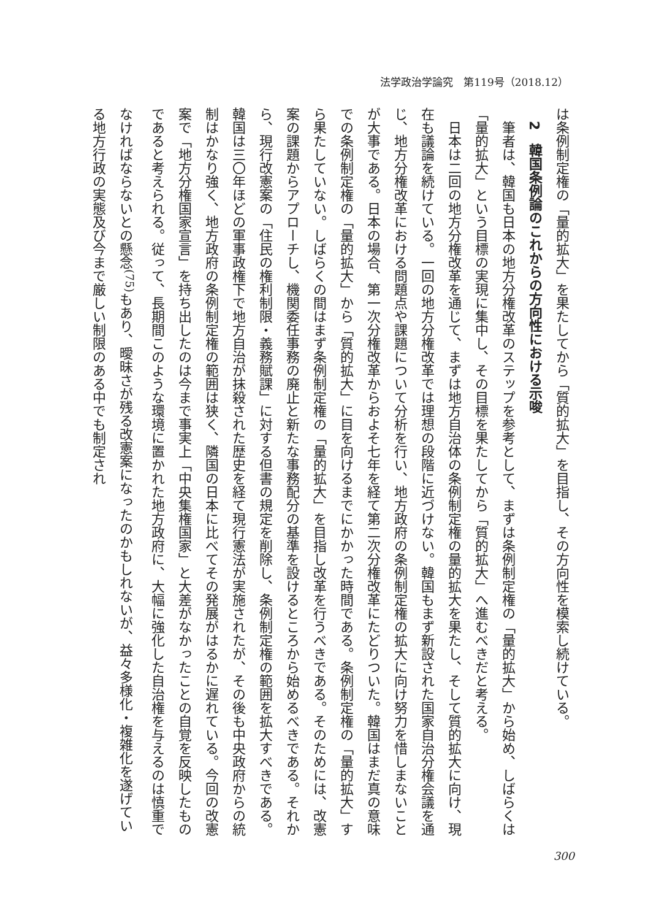法学政治学論究　第119号（2018.12）
は条例制定権の「量的拡大」を果たしてから「質的拡大」を目指し、その方向性を模索し続けている。
2　韓国条例論のこれからの方向性における示唆
筆者は、韓国も日本の地方分権改革のステップを参考として、まずは条例制定権の「量的拡大」から始め、しばらくは「量的拡大」という目標の実現に集中し、その目標を果たしてから「質的拡大」へ進むべきだと考える。
日本は二回の地方分権改革を通じて、まずは地方自治体の条例制定権の量的拡大を果たし、そして質的拡大に向け、現在も議論を続けている。一回の地方分権改革では理想の段階に近づけない。韓国もまず新設された国家自治分権会議を通じ、地方分権改革における問題点や課題について分析を行い、地方政府の条例制定権の拡大に向け努力を惜しまないことが大事である。日本の場合、第一次分権改革からおよそ七年を経て第二次分権改革にたどりついた。韓国はまだ真の意味での条例制定権の「量的拡大」から「質的拡大」に目を向けるまでにかかった時間である。条例制定権の「量的拡大」すら果たしていない。しばらくの間はまず条例制定権の「量的拡大」を目指し改革を行うべきである。そのためには、改憲案の課題からアプローチし、機関委任事務の廃止と新たな事務配分の基準を設けるところから始めるべきである。それから、現行改憲案の「住民の権利制限・義務賦課」に対する但書の規定を削除し、条例制定権の範囲を拡大すべきである。韓国は三〇年ほどの軍事政権下で地方自治が抹殺された歴史を経て現行憲法が実施されたが、その後も中央政府からの統制はかなり強く、地方政府の条例制定権の範囲は狭く、隣国の日本に比べてその発展がはるかに遅れている。今回の改憲案で「地方分権国家宣言」を持ち出したのは今まで事実上「中央集権国家」と大差がなかったことの自覚を反映したものであると考えられる。従って、長期間このような環境に置かれた地方政府に、大幅に強化した自治権を与えるのは慎重でなければならないとの懸念<sup>(75)</sup>もあり、曖昧さが残る改憲案になったのかもしれないが、益々多様化・複雑化を遂げている地方行政の実態及び今まで厳しい制限のある中でも制定され
300